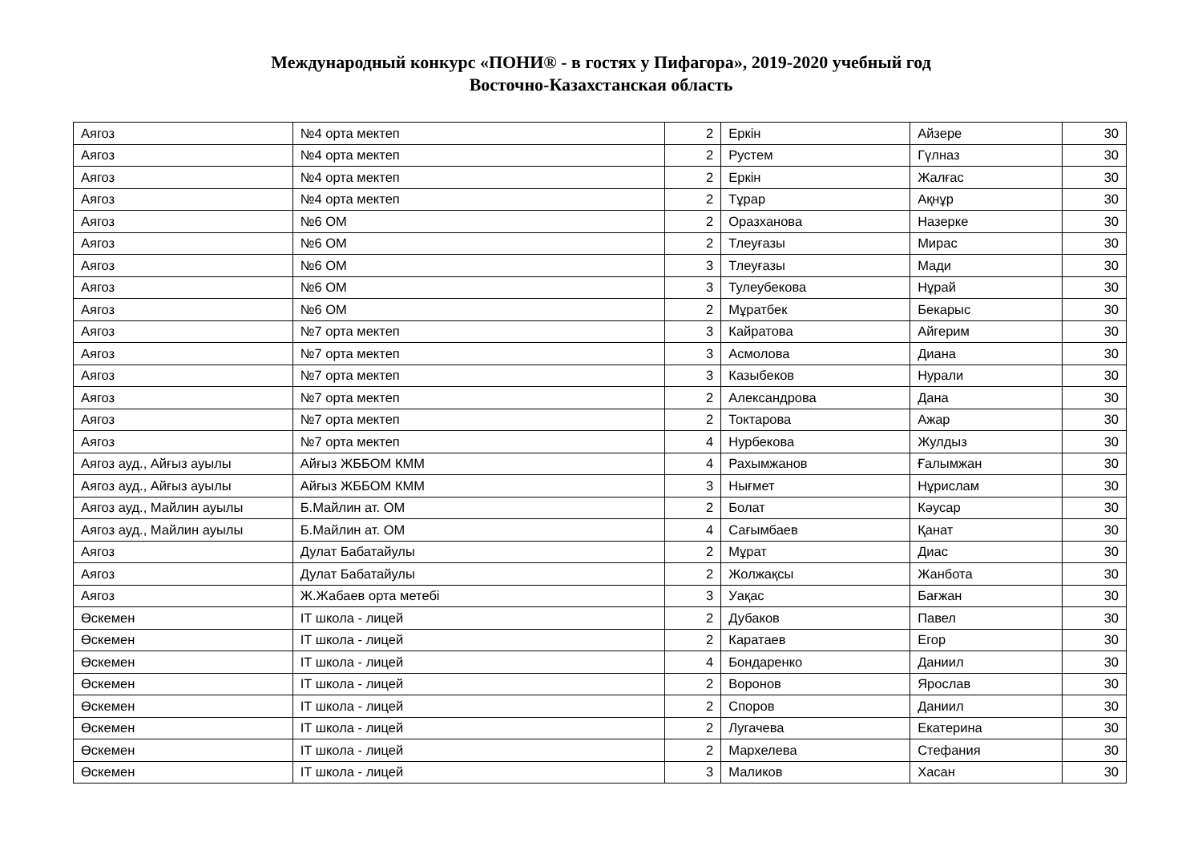Международный конкурс «ПОНИ® - в гостях у Пифагора», 2019-2020 учебный год
Восточно-Казахстанская область
| Аягоз | №4 орта мектеп | 2 | Еркін | Айзере | 30 |
| Аягоз | №4 орта мектеп | 2 | Рустем | Гүлназ | 30 |
| Аягоз | №4 орта мектеп | 2 | Еркін | Жалғас | 30 |
| Аягоз | №4 орта мектеп | 2 | Тұрар | Ақнұр | 30 |
| Аягоз | №6 ОМ | 2 | Оразханова | Назерке | 30 |
| Аягоз | №6 ОМ | 2 | Тлеуғазы | Мирас | 30 |
| Аягоз | №6 ОМ | 3 | Тлеуғазы | Мади | 30 |
| Аягоз | №6 ОМ | 3 | Тулеубекова | Нұрай | 30 |
| Аягоз | №6 ОМ | 2 | Мұратбек | Бекарыс | 30 |
| Аягоз | №7 орта мектеп | 3 | Кайратова | Айгерим | 30 |
| Аягоз | №7 орта мектеп | 3 | Асмолова | Диана | 30 |
| Аягоз | №7 орта мектеп | 3 | Казыбеков | Нурали | 30 |
| Аягоз | №7 орта мектеп | 2 | Александрова | Дана | 30 |
| Аягоз | №7 орта мектеп | 2 | Токтарова | Ажар | 30 |
| Аягоз | №7 орта мектеп | 4 | Нурбекова | Жулдыз | 30 |
| Аягоз ауд., Айғыз ауылы | Айғыз ЖББОМ КММ | 4 | Рахымжанов | Ғалымжан | 30 |
| Аягоз ауд., Айғыз ауылы | Айғыз ЖББОМ КММ | 3 | Нығмет | Нұрислам | 30 |
| Аягоз ауд., Майлин ауылы | Б.Майлин ат. ОМ | 2 | Болат | Кәусар | 30 |
| Аягоз ауд., Майлин ауылы | Б.Майлин ат. ОМ | 4 | Сағымбаев | Қанат | 30 |
| Аягоз | Дулат Бабатайулы | 2 | Мұрат | Диас | 30 |
| Аягоз | Дулат Бабатайулы | 2 | Жолжақсы | Жанбота | 30 |
| Аягоз | Ж.Жабаев орта метебі | 3 | Уақас | Бағжан | 30 |
| Өскемен | IT школа - лицей | 2 | Дубаков | Павел | 30 |
| Өскемен | IT школа - лицей | 2 | Каратаев | Егор | 30 |
| Өскемен | IT школа - лицей | 4 | Бондаренко | Даниил | 30 |
| Өскемен | IT школа - лицей | 2 | Воронов | Ярослав | 30 |
| Өскемен | IT школа - лицей | 2 | Споров | Даниил | 30 |
| Өскемен | IT школа - лицей | 2 | Лугачева | Екатерина | 30 |
| Өскемен | IT школа - лицей | 2 | Мархелева | Стефания | 30 |
| Өскемен | IT школа - лицей | 3 | Маликов | Хасан | 30 |